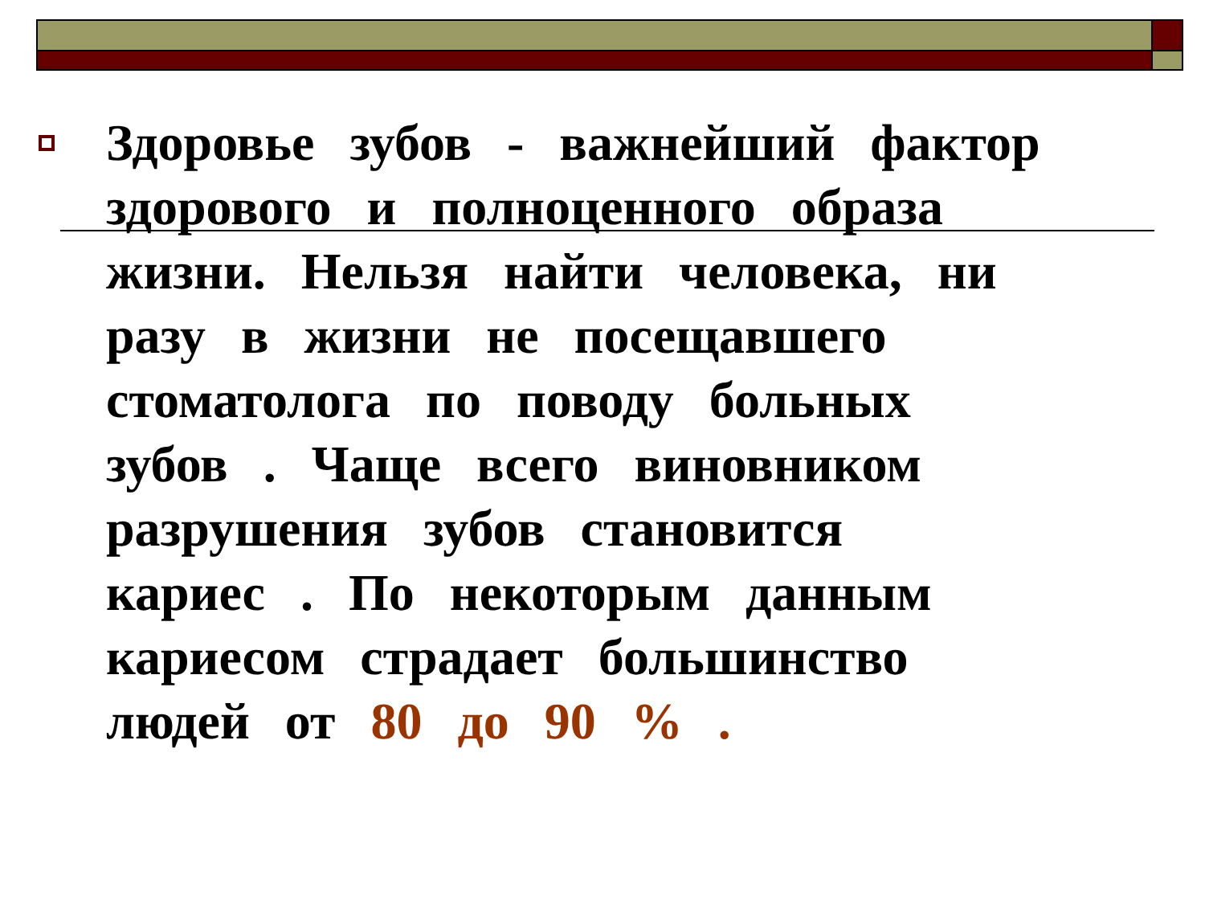Здоровье зубов - важнейший фактор
здорового и полноценного образа
жизни. Нельзя найти человека, ни
разу в жизни не посещавшего
стоматолога по поводу больных
зубов . Чаще всего виновником
разрушения зубов становится
кариес . По некоторым данным
кариесом страдает большинство
людей от 80 до 90 % .